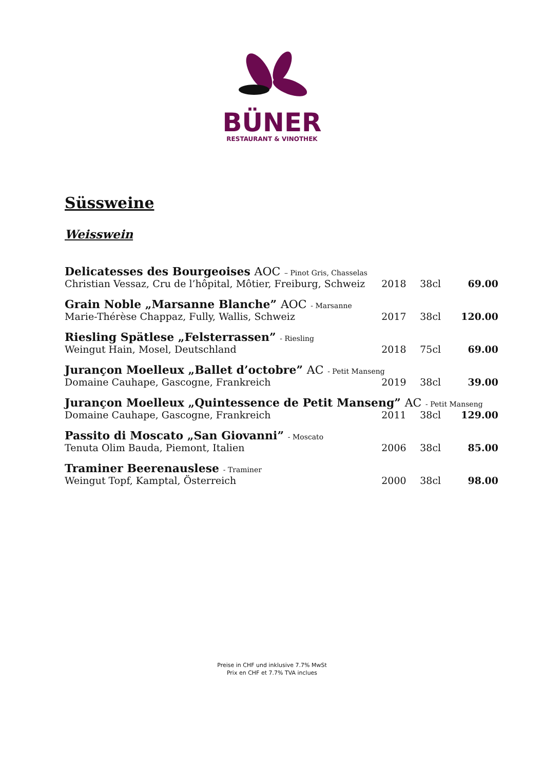BÜNER
RESTAURANT & VINOTHEK
Süssweine
Weisswein
| Delicatesses des Bourgeoises AOC – Pinot Gris, Chasselas | | | |
| Christian Vessaz, Cru de l’hôpital, Môtier, Freiburg, Schweiz | 2018 | 38cl | 69.00 |
| Grain Noble „Marsanne Blanche” AOC - Marsanne | | | |
| Marie-Thérèse Chappaz, Fully, Wallis, Schweiz | 2017 | 38cl | 120.00 |
| Riesling Spätlese „Felsterrassen” - Riesling | | | |
| Weingut Hain, Mosel, Deutschland | 2018 | 75cl | 69.00 |
| Jurançon Moelleux „Ballet d’octobre” AC - Petit Manseng | | | |
| Domaine Cauhape, Gascogne, Frankreich | 2019 | 38cl | 39.00 |
| Jurançon Moelleux „Quintessence de Petit Manseng” AC - Petit Manseng | | | |
| Domaine Cauhape, Gascogne, Frankreich | 2011 | 38cl | 129.00 |
| Passito di Moscato „San Giovanni” - Moscato | | | |
| Tenuta Olim Bauda, Piemont, Italien | 2006 | 38cl | 85.00 |
| Traminer Beerenauslese - Traminer | | | |
| Weingut Topf, Kamptal, Österreich | 2000 | 38cl | 98.00 |
Preise in CHF und inklusive 7.7% MwSt
Prix en CHF et 7.7% TVA inclues